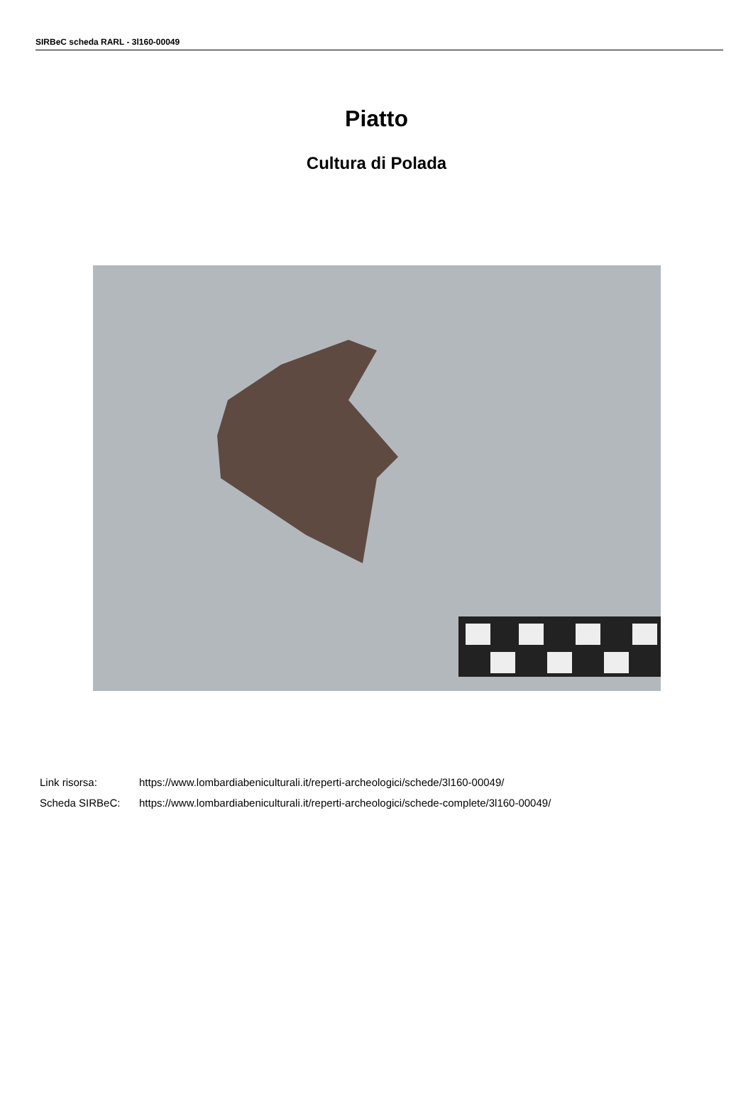SIRBeC scheda RARL - 3l160-00049
Piatto
Cultura di Polada
Link risorsa: https://www.lombardiabeniculturali.it/reperti-archeologici/schede/3l160-00049/
Scheda SIRBeC: https://www.lombardiabeniculturali.it/reperti-archeologici/schede-complete/3l160-00049/